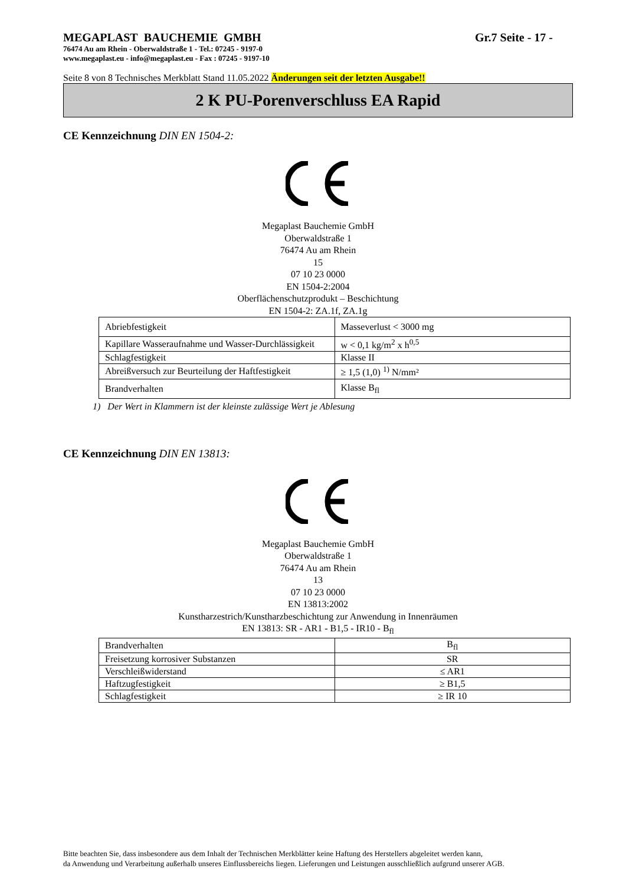MEGAPLAST BAUCHEMIE GMBH Gr.7 Seite - 17 -
76474 Au am Rhein - Oberwaldstraße 1 - Tel.: 07245 - 9197-0
www.megaplast.eu - info@megaplast.eu - Fax : 07245 - 9197-10
Seite 8 von 8 Technisches Merkblatt Stand 11.05.2022 Änderungen seit der letzten Ausgabe!!
2 K PU-Porenverschluss EA Rapid
CE Kennzeichnung DIN EN 1504-2:
Megaplast Bauchemie GmbH
Oberwaldstraße 1
76474 Au am Rhein
15
07 10 23 0000
EN 1504-2:2004
Oberflächenschutzprodukt – Beschichtung
EN 1504-2: ZA.1f, ZA.1g
| Abriebfestigkeit | Masseverlust < 3000 mg |
| Kapillare Wasseraufnahme und Wasser-Durchlässigkeit | w < 0,1 kg/m<sup>2</sup> x h<sup>0,5</sup> |
| Schlagfestigkeit | Klasse II |
| Abreißversuch zur Beurteilung der Haftfestigkeit | ≥ 1,5 (1,0) <sup>1)</sup> N/mm² |
| Brandverhalten | Klasse B<sub>fl</sub> |
1) Der Wert in Klammern ist der kleinste zulässige Wert je Ablesung
CE Kennzeichnung DIN EN 13813:
Megaplast Bauchemie GmbH
Oberwaldstraße 1
76474 Au am Rhein
13
07 10 23 0000
EN 13813:2002
Kunstharzestrich/Kunstharzbeschichtung zur Anwendung in Innenräumen
EN 13813: SR - AR1 - B1,5 - IR10 - B<sub>fl</sub>
| Brandverhalten | B<sub>fl</sub> |
| Freisetzung korrosiver Substanzen | SR |
| Verschleißwiderstand | ≤ AR1 |
| Haftzugfestigkeit | ≥ B1,5 |
| Schlagfestigkeit | ≥ IR 10 |
Bitte beachten Sie, dass insbesondere aus dem Inhalt der Technischen Merkblätter keine Haftung des Herstellers abgeleitet werden kann,
da Anwendung und Verarbeitung außerhalb unseres Einflussbereichs liegen. Lieferungen und Leistungen ausschließlich aufgrund unserer AGB.